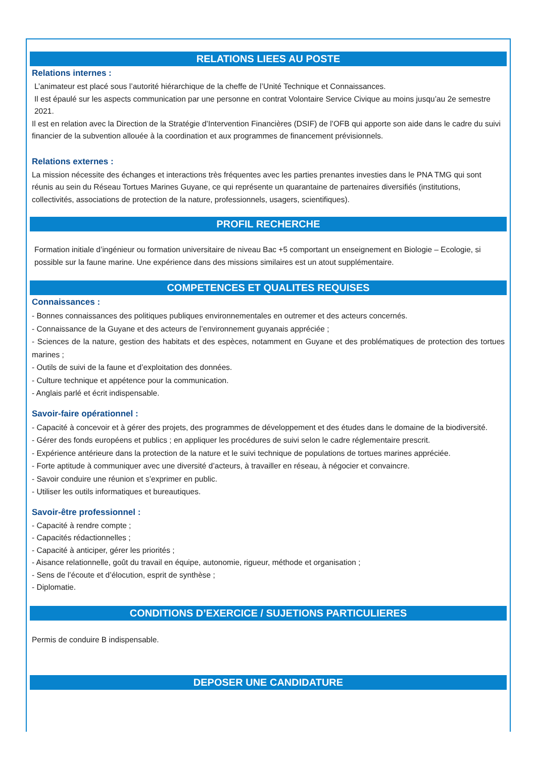RELATIONS LIEES AU POSTE
Relations internes :
L’animateur est placé sous l’autorité hiérarchique de la cheffe de l’Unité Technique et Connaissances.
Il est épaulé sur les aspects communication par une personne en contrat Volontaire Service Civique au moins jusqu’au 2e semestre 2021.
Il est en relation avec la Direction de la Stratégie d’Intervention Financières (DSIF) de l’OFB qui apporte son aide dans le cadre du suivi financier de la subvention allouée à la coordination et aux programmes de financement prévisionnels.
Relations externes :
La mission nécessite des échanges et interactions très fréquentes avec les parties prenantes investies dans le PNA TMG qui sont réunis au sein du Réseau Tortues Marines Guyane, ce qui représente un quarantaine de partenaires diversifiés (institutions, collectivités, associations de protection de la nature, professionnels, usagers, scientifiques).
PROFIL RECHERCHE
Formation initiale d’ingénieur ou formation universitaire de niveau Bac +5 comportant un enseignement en Biologie – Ecologie, si possible sur la faune marine. Une expérience dans des missions similaires est un atout supplémentaire.
COMPETENCES ET QUALITES REQUISES
Connaissances :
- Bonnes connaissances des politiques publiques environnementales en outremer et des acteurs concernés.
- Connaissance de la Guyane et des acteurs de l’environnement guyanais appréciée ;
- Sciences de la nature, gestion des habitats et des espèces, notamment en Guyane et des problématiques de protection des tortues marines ;
- Outils de suivi de la faune et d’exploitation des données.
- Culture technique et appétence pour la communication.
- Anglais parlé et écrit indispensable.
Savoir-faire opérationnel :
- Capacité à concevoir et à gérer des projets, des programmes de développement et des études dans le domaine de la biodiversité.
- Gérer des fonds européens et publics ; en appliquer les procédures de suivi selon le cadre réglementaire prescrit.
- Expérience antérieure dans la protection de la nature et le suivi technique de populations de tortues marines appréciée.
- Forte aptitude à communiquer avec une diversité d’acteurs, à travailler en réseau, à négocier et convaincre.
- Savoir conduire une réunion et s’exprimer en public.
- Utiliser les outils informatiques et bureautiques.
Savoir-être professionnel :
- Capacité à rendre compte ;
- Capacités rédactionnelles ;
- Capacité à anticiper, gérer les priorités ;
- Aisance relationnelle, goût du travail en équipe, autonomie, rigueur, méthode et organisation ;
- Sens de l’écoute et d’élocution, esprit de synthèse ;
- Diplomatie.
CONDITIONS D’EXERCICE / SUJETIONS PARTICULIERES
Permis de conduire B indispensable.
DEPOSER UNE CANDIDATURE